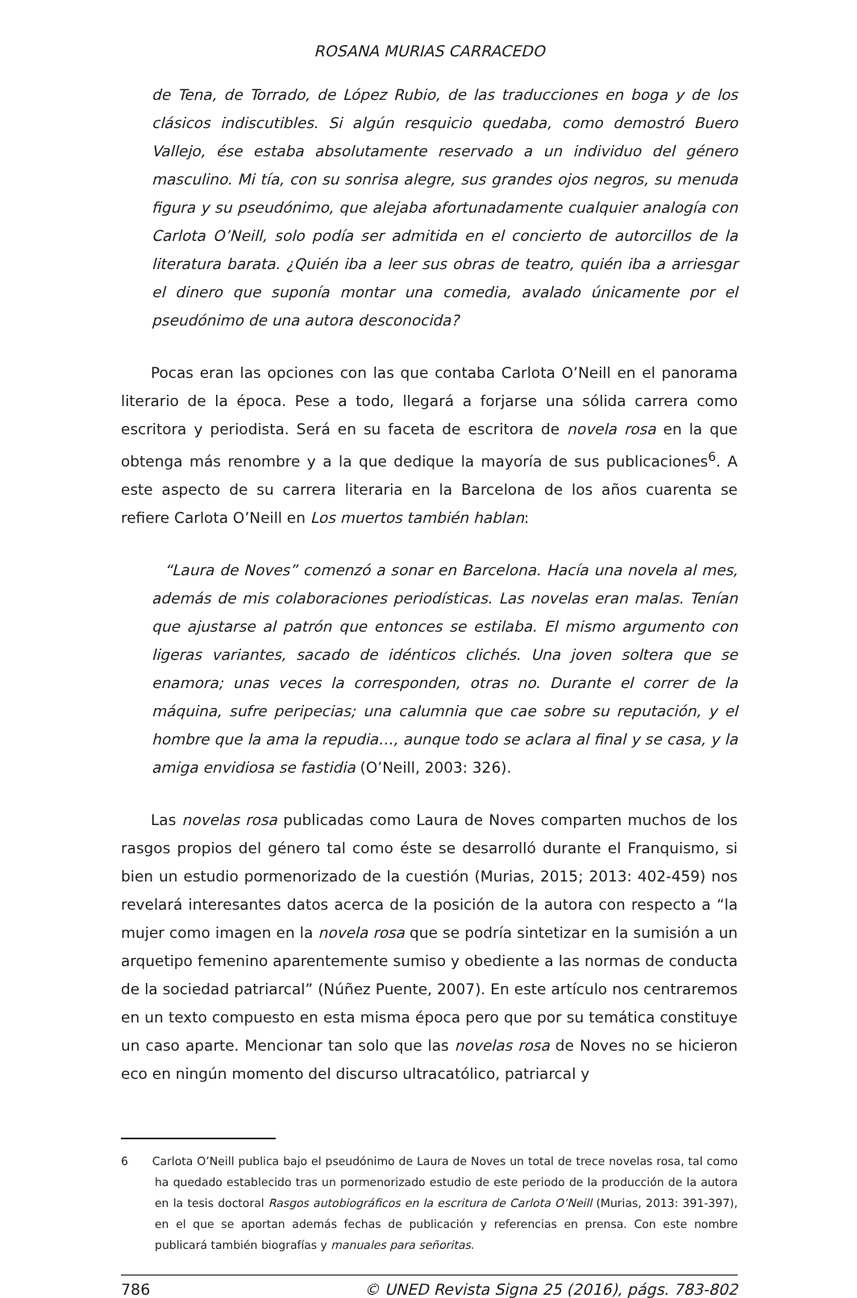ROSANA MURIAS CARRACEDO
de Tena, de Torrado, de López Rubio, de las traducciones en boga y de los clásicos indiscutibles. Si algún resquicio quedaba, como demostró Buero Vallejo, ése estaba absolutamente reservado a un individuo del género masculino. Mi tía, con su sonrisa alegre, sus grandes ojos negros, su menuda figura y su pseudónimo, que alejaba afortunadamente cualquier analogía con Carlota O’Neill, solo podía ser admitida en el concierto de autorcillos de la literatura barata. ¿Quién iba a leer sus obras de teatro, quién iba a arriesgar el dinero que suponía montar una comedia, avalado únicamente por el pseudónimo de una autora desconocida?
Pocas eran las opciones con las que contaba Carlota O’Neill en el panorama literario de la época. Pese a todo, llegará a forjarse una sólida carrera como escritora y periodista. Será en su faceta de escritora de novela rosa en la que obtenga más renombre y a la que dedique la mayoría de sus publicaciones<sup>6</sup>. A este aspecto de su carrera literaria en la Barcelona de los años cuarenta se refiere Carlota O’Neill en Los muertos también hablan:
“Laura de Noves” comenzó a sonar en Barcelona. Hacía una novela al mes, además de mis colaboraciones periodísticas. Las novelas eran malas. Tenían que ajustarse al patrón que entonces se estilaba. El mismo argumento con ligeras variantes, sacado de idénticos clichés. Una joven soltera que se enamora; unas veces la corresponden, otras no. Durante el correr de la máquina, sufre peripecias; una calumnia que cae sobre su reputación, y el hombre que la ama la repudia…, aunque todo se aclara al final y se casa, y la amiga envidiosa se fastidia (O’Neill, 2003: 326).
Las novelas rosa publicadas como Laura de Noves comparten muchos de los rasgos propios del género tal como éste se desarrolló durante el Franquismo, si bien un estudio pormenorizado de la cuestión (Murias, 2015; 2013: 402-459) nos revelará interesantes datos acerca de la posición de la autora con respecto a “la mujer como imagen en la novela rosa que se podría sintetizar en la sumisión a un arquetipo femenino aparentemente sumiso y obediente a las normas de conducta de la sociedad patriarcal” (Núñez Puente, 2007). En este artículo nos centraremos en un texto compuesto en esta misma época pero que por su temática constituye un caso aparte. Mencionar tan solo que las novelas rosa de Noves no se hicieron eco en ningún momento del discurso ultracatólico, patriarcal y
6 Carlota O’Neill publica bajo el pseudónimo de Laura de Noves un total de trece novelas rosa, tal como ha quedado establecido tras un pormenorizado estudio de este periodo de la producción de la autora en la tesis doctoral Rasgos autobiográficos en la escritura de Carlota O’Neill (Murias, 2013: 391-397), en el que se aportan además fechas de publicación y referencias en prensa. Con este nombre publicará también biografías y manuales para señoritas.
786 © UNED Revista Signa 25 (2016), págs. 783-802